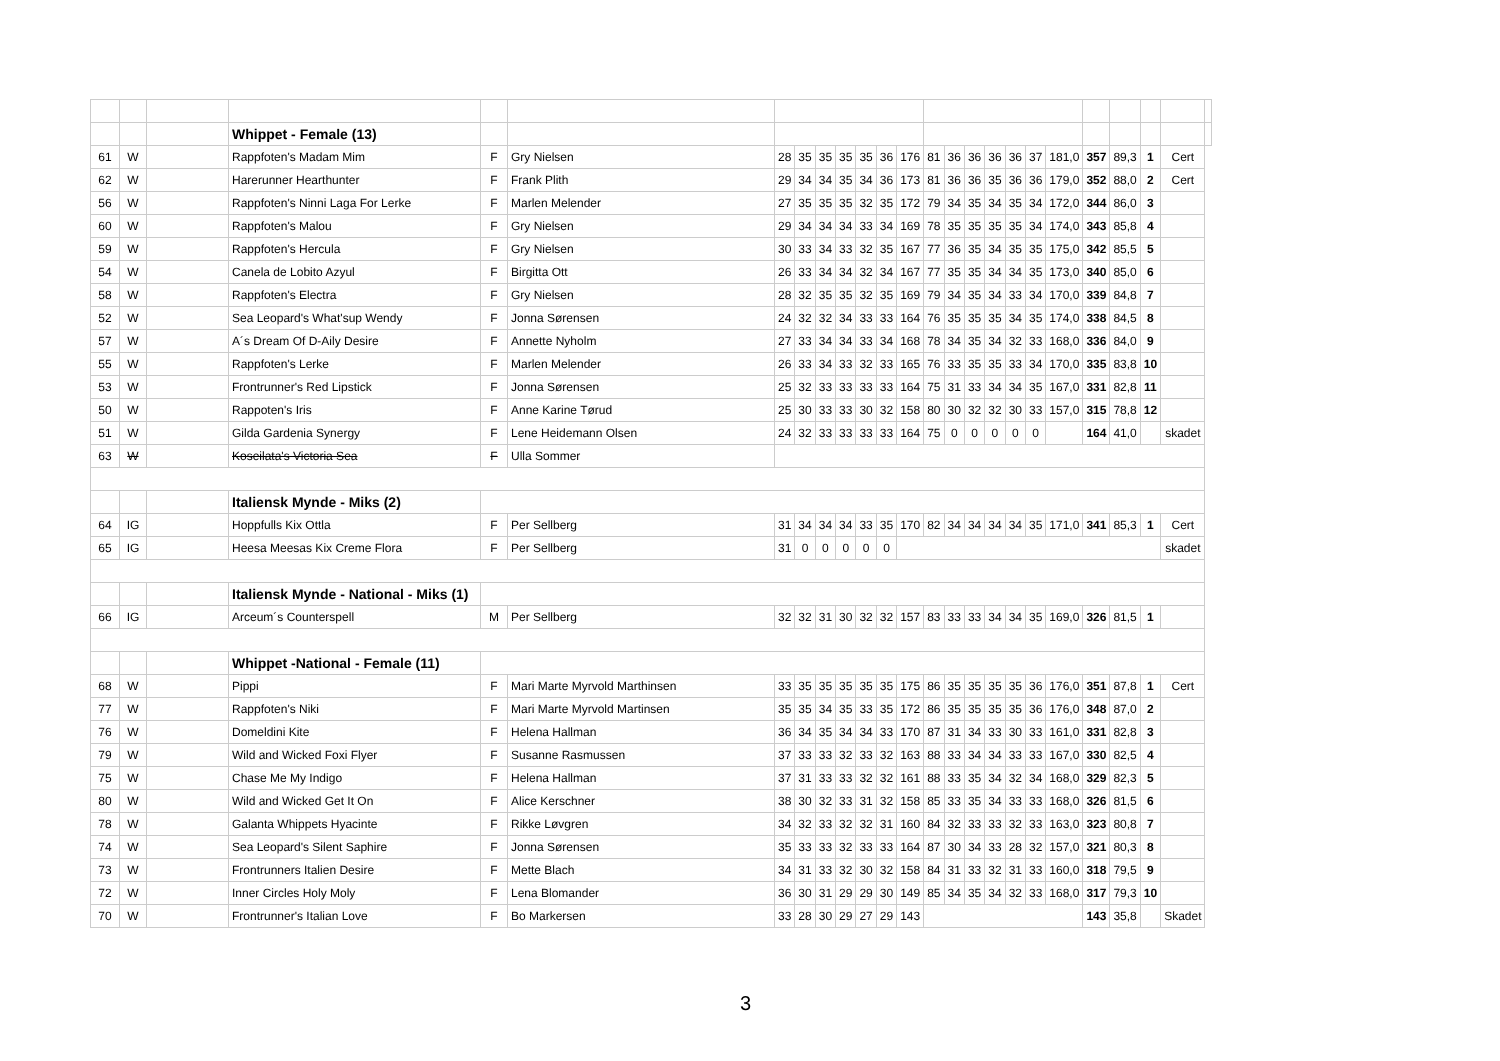| | | | Whippet - Female (13) | | | | | | | | | | | | | | | | | | | | | |
| 61 | W | | Rappfoten's Madam Mim | F | Gry Nielsen | 28 | 35 | 35 | 35 | 35 | 36 | 176 | 81 | 36 | 36 | 36 | 36 | 37 | 181,0 | 357 | 89,3 | 1 | Cert | |
| 62 | W | | Harerunner Hearthunter | F | Frank Plith | 29 | 34 | 34 | 35 | 34 | 36 | 173 | 81 | 36 | 36 | 35 | 36 | 36 | 179,0 | 352 | 88,0 | 2 | Cert | |
| 56 | W | | Rappfoten's Ninni Laga For Lerke | F | Marlen Melender | 27 | 35 | 35 | 35 | 32 | 35 | 172 | 79 | 34 | 35 | 34 | 35 | 34 | 172,0 | 344 | 86,0 | 3 | | |
| 60 | W | | Rappfoten's Malou | F | Gry Nielsen | 29 | 34 | 34 | 34 | 33 | 34 | 169 | 78 | 35 | 35 | 35 | 35 | 34 | 174,0 | 343 | 85,8 | 4 | | |
| 59 | W | | Rappfoten's Hercula | F | Gry Nielsen | 30 | 33 | 34 | 33 | 32 | 35 | 167 | 77 | 36 | 35 | 34 | 35 | 35 | 175,0 | 342 | 85,5 | 5 | | |
| 54 | W | | Canela de Lobito Azyul | F | Birgitta Ott | 26 | 33 | 34 | 34 | 32 | 34 | 167 | 77 | 35 | 35 | 34 | 34 | 35 | 173,0 | 340 | 85,0 | 6 | | |
| 58 | W | | Rappfoten's Electra | F | Gry Nielsen | 28 | 32 | 35 | 35 | 32 | 35 | 169 | 79 | 34 | 35 | 34 | 33 | 34 | 170,0 | 339 | 84,8 | 7 | | |
| 52 | W | | Sea Leopard's What'sup Wendy | F | Jonna Sørensen | 24 | 32 | 32 | 34 | 33 | 33 | 164 | 76 | 35 | 35 | 35 | 34 | 35 | 174,0 | 338 | 84,5 | 8 | | |
| 57 | W | | A´s Dream Of D-Aily Desire | F | Annette Nyholm | 27 | 33 | 34 | 34 | 33 | 34 | 168 | 78 | 34 | 35 | 34 | 32 | 33 | 168,0 | 336 | 84,0 | 9 | | |
| 55 | W | | Rappfoten's Lerke | F | Marlen Melender | 26 | 33 | 34 | 33 | 32 | 33 | 165 | 76 | 33 | 35 | 35 | 33 | 34 | 170,0 | 335 | 83,8 | 10 | | |
| 53 | W | | Frontrunner's Red Lipstick | F | Jonna Sørensen | 25 | 32 | 33 | 33 | 33 | 33 | 164 | 75 | 31 | 33 | 34 | 34 | 35 | 167,0 | 331 | 82,8 | 11 | | |
| 50 | W | | Rappoten's Iris | F | Anne Karine Tørud | 25 | 30 | 33 | 33 | 30 | 32 | 158 | 80 | 30 | 32 | 32 | 30 | 33 | 157,0 | 315 | 78,8 | 12 | | |
| 51 | W | | Gilda Gardenia Synergy | F | Lene Heidemann Olsen | 24 | 32 | 33 | 33 | 33 | 33 | 164 | 75 | 0 | 0 | 0 | 0 | 0 | | 164 | 41,0 | | skadet | |
| 63 | W | | Koseilata's Victoria Sea | F | Ulla Sommer | | | | | | | | | | | | | | | | | | | |
| | | | Italiensk Mynde - Miks (2) | | | | | | | | | | | | | | | | | | | | | |
| 64 | IG | | Hoppfulls Kix Ottla | F | Per Sellberg | 31 | 34 | 34 | 34 | 33 | 35 | 170 | 82 | 34 | 34 | 34 | 34 | 35 | 171,0 | 341 | 85,3 | 1 | Cert | |
| 65 | IG | | Heesa Meesas Kix Creme Flora | F | Per Sellberg | 31 | 0 | 0 | 0 | 0 | 0 | | | | | | | | | | | | skadet | |
| | | | Italiensk Mynde - National - Miks (1) | | | | | | | | | | | | | | | | | | | | | |
| 66 | IG | | Arceum´s Counterspell | M | Per Sellberg | 32 | 32 | 31 | 30 | 32 | 32 | 157 | 83 | 33 | 33 | 34 | 34 | 35 | 169,0 | 326 | 81,5 | 1 | | |
| | | | Whippet -National - Female (11) | | | | | | | | | | | | | | | | | | | | | |
| 68 | W | | Pippi | F | Mari Marte Myrvold Marthinsen | 33 | 35 | 35 | 35 | 35 | 35 | 175 | 86 | 35 | 35 | 35 | 35 | 36 | 176,0 | 351 | 87,8 | 1 | Cert | |
| 77 | W | | Rappfoten's Niki | F | Mari Marte Myrvold Martinsen | 35 | 35 | 34 | 35 | 33 | 35 | 172 | 86 | 35 | 35 | 35 | 35 | 36 | 176,0 | 348 | 87,0 | 2 | | |
| 76 | W | | Domeldini Kite | F | Helena Hallman | 36 | 34 | 35 | 34 | 34 | 33 | 170 | 87 | 31 | 34 | 33 | 30 | 33 | 161,0 | 331 | 82,8 | 3 | | |
| 79 | W | | Wild and Wicked Foxi Flyer | F | Susanne Rasmussen | 37 | 33 | 33 | 32 | 33 | 32 | 163 | 88 | 33 | 34 | 34 | 33 | 33 | 167,0 | 330 | 82,5 | 4 | | |
| 75 | W | | Chase Me My Indigo | F | Helena Hallman | 37 | 31 | 33 | 33 | 32 | 32 | 161 | 88 | 33 | 35 | 34 | 32 | 34 | 168,0 | 329 | 82,3 | 5 | | |
| 80 | W | | Wild and Wicked Get It On | F | Alice Kerschner | 38 | 30 | 32 | 33 | 31 | 32 | 158 | 85 | 33 | 35 | 34 | 33 | 33 | 168,0 | 326 | 81,5 | 6 | | |
| 78 | W | | Galanta Whippets Hyacinte | F | Rikke Løvgren | 34 | 32 | 33 | 32 | 32 | 31 | 160 | 84 | 32 | 33 | 33 | 32 | 33 | 163,0 | 323 | 80,8 | 7 | | |
| 74 | W | | Sea Leopard's Silent Saphire | F | Jonna Sørensen | 35 | 33 | 33 | 32 | 33 | 33 | 164 | 87 | 30 | 34 | 33 | 28 | 32 | 157,0 | 321 | 80,3 | 8 | | |
| 73 | W | | Frontrunners Italien Desire | F | Mette Blach | 34 | 31 | 33 | 32 | 30 | 32 | 158 | 84 | 31 | 33 | 32 | 31 | 33 | 160,0 | 318 | 79,5 | 9 | | |
| 72 | W | | Inner Circles Holy Moly | F | Lena Blomander | 36 | 30 | 31 | 29 | 29 | 30 | 149 | 85 | 34 | 35 | 34 | 32 | 33 | 168,0 | 317 | 79,3 | 10 | | |
| 70 | W | | Frontrunner's Italian Love | F | Bo Markersen | 33 | 28 | 30 | 29 | 27 | 29 | 143 | | | | | | | | 143 | 35,8 | | Skadet | |
3